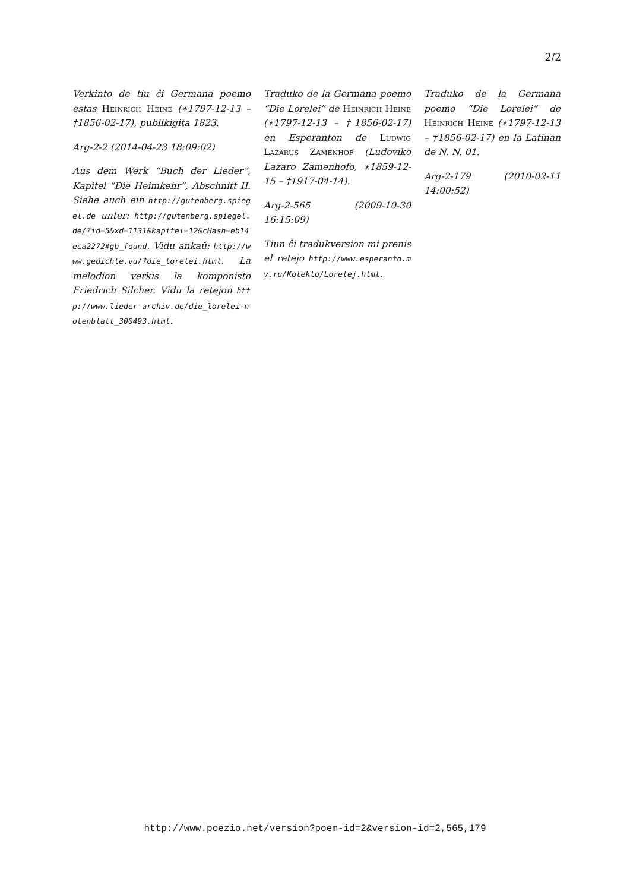2/2
Verkinto de tiu ĉi Germana poemo estas Heinrich Heine (∗1797-12-13 – †1856-02-17), publikigita 1823.
Arg-2-2 (2014-04-23 18:09:02)
Aus dem Werk “Buch der Lieder”, Kapitel “Die Heimkehr”, Abschnitt II. Siehe auch ein http://gutenberg.spiegel.de unter: http://gutenberg.spiegel.de/?id=5&xd=1131&kapitel=12&cHash=eb14eca2272#gb_found. Vidu ankaŭ: http://www.gedichte.vu/?die_lorelei.html. La melodion verkis la komponisto Friedrich Silcher. Vidu la retejon http://www.lieder-archiv.de/die_lorelei-notenblatt_300493.html.
Traduko de la Germana poemo “Die Lorelei” de Heinrich Heine (∗1797-12-13 – †1856-02-17) en Esperanton de Ludwig Lazarus Zamenhof (Ludoviko Lazaro Zamenhofo, ∗1859-12-15 – †1917-04-14).
Arg-2-565 (2009-10-30 16:15:09)
Tiun ĉi tradukversion mi prenis el retejo http://www.esperanto.mv.ru/Kolekto/Lorelej.html.
Traduko de la Germana poemo “Die Lorelei” de Heinrich Heine (∗1797-12-13 – †1856-02-17) en la Latinan de N. N. 01.
Arg-2-179 (2010-02-11 14:00:52)
http://www.poezio.net/version?poem-id=2&version-id=2,565,179